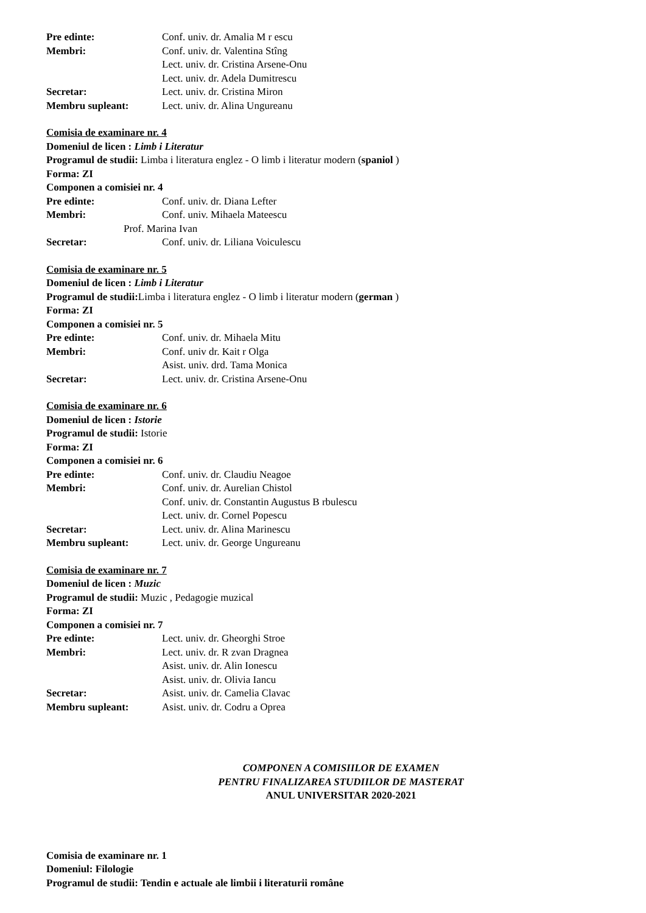Pre edinte: Conf. univ. dr. Amalia M r escu
Membri: Conf. univ. dr. Valentina Stîng
Lect. univ. dr. Cristina Arsene-Onu
Lect. univ. dr. Adela Dumitrescu
Secretar: Lect. univ. dr. Cristina Miron
Membru supleant: Lect. univ. dr. Alina Ungureanu
Comisia de examinare nr. 4
Domeniul de licen : Limb i Literatur
Programul de studii: Limba i literatura englez - O limb i literatur modern (spaniol )
Forma: ZI
Componen a comisiei nr. 4
Pre edinte: Conf. univ. dr. Diana Lefter
Membri: Conf. univ. Mihaela Mateescu
Prof. Marina Ivan
Secretar: Conf. univ. dr. Liliana Voiculescu
Comisia de examinare nr. 5
Domeniul de licen : Limb i Literatur
Programul de studii: Limba i literatura englez - O limb i literatur modern (german )
Forma: ZI
Componen a comisiei nr. 5
Pre edinte: Conf. univ. dr. Mihaela Mitu
Membri: Conf. univ dr. Kait r Olga
Asist. univ. drd. Tama Monica
Secretar: Lect. univ. dr. Cristina Arsene-Onu
Comisia de examinare nr. 6
Domeniul de licen : Istorie
Programul de studii: Istorie
Forma: ZI
Componen a comisiei nr. 6
Pre edinte: Conf. univ. dr. Claudiu Neagoe
Membri: Conf. univ. dr. Aurelian Chistol
Conf. univ. dr. Constantin Augustus B rbulescu
Lect. univ. dr. Cornel Popescu
Secretar: Lect. univ. dr. Alina Marinescu
Membru supleant: Lect. univ. dr. George Ungureanu
Comisia de examinare nr. 7
Domeniul de licen : Muzic
Programul de studii: Muzic , Pedagogie muzical
Forma: ZI
Componen a comisiei nr. 7
Pre edinte: Lect. univ. dr. Gheorghi Stroe
Membri: Lect. univ. dr. R zvan Dragnea
Asist. univ. dr. Alin Ionescu
Asist. univ. dr. Olivia Iancu
Secretar: Asist. univ. dr. Camelia Clavac
Membru supleant: Asist. univ. dr. Codru a Oprea
COMPONEN A COMISIILOR DE EXAMEN
PENTRU FINALIZAREA STUDIILOR DE MASTERAT
ANUL UNIVERSITAR 2020-2021
Comisia de examinare nr. 1
Domeniul: Filologie
Programul de studii: Tendin e actuale ale limbii i literaturii române